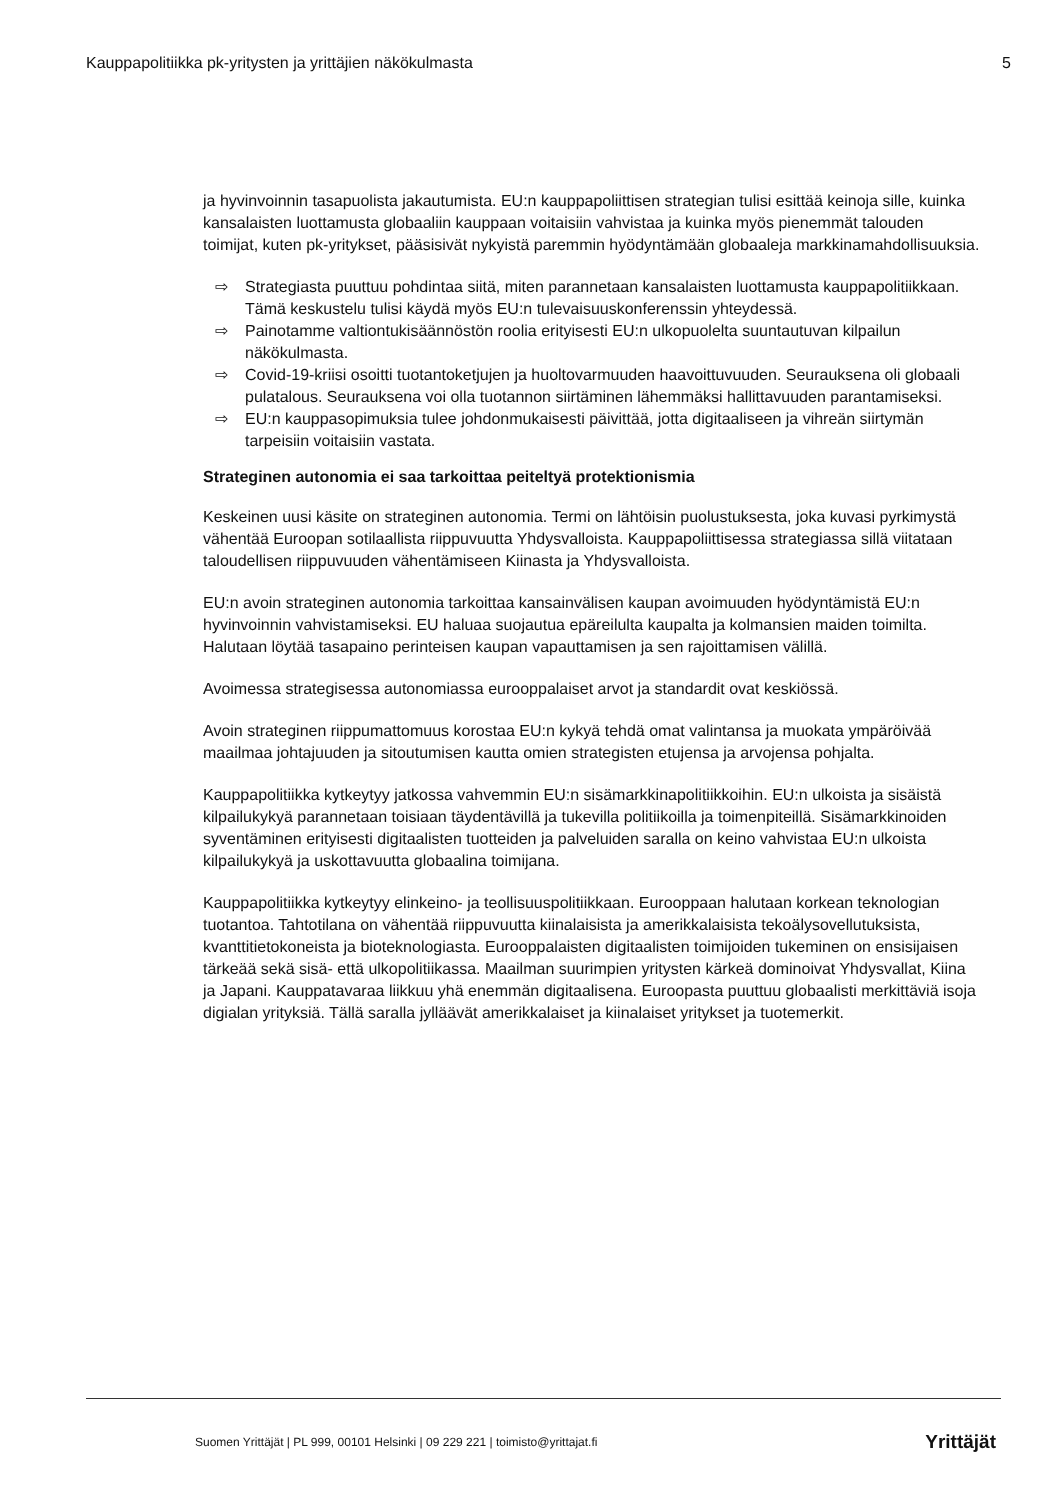Kauppapolitiikka pk-yritysten ja yrittäjien näkökulmasta 5
ja hyvinvoinnin tasapuolista jakautumista. EU:n kauppapoliittisen strategian tulisi esittää keinoja sille, kuinka kansalaisten luottamusta globaaliin kauppaan voitaisiin vahvistaa ja kuinka myös pienemmät talouden toimijat, kuten pk-yritykset, pääsisivät nykyistä paremmin hyödyntämään globaaleja markkinamahdollisuuksia.
⇨ Strategiasta puuttuu pohdintaa siitä, miten parannetaan kansalaisten luottamusta kauppapolitiikkaan. Tämä keskustelu tulisi käydä myös EU:n tulevaisuuskonferenssin yhteydessä.
⇨ Painotamme valtiontukisäännöstön roolia erityisesti EU:n ulkopuolelta suuntautuvan kilpailun näkökulmasta.
⇨ Covid-19-kriisi osoitti tuotantoketjujen ja huoltovarmuuden haavoittuvuuden. Seurauksena oli globaali pulatalous. Seurauksena voi olla tuotannon siirtäminen lähemmäksi hallittavuuden parantamiseksi.
⇨ EU:n kauppasopimuksia tulee johdonmukaisesti päivittää, jotta digitaaliseen ja vihreän siirtymän tarpeisiin voitaisiin vastata.
Strateginen autonomia ei saa tarkoittaa peiteltyä protektionismia
Keskeinen uusi käsite on strateginen autonomia. Termi on lähtöisin puolustuksesta, joka kuvasi pyrkimystä vähentää Euroopan sotilaallista riippuvuutta Yhdysvalloista. Kauppapoliittisessa strategiassa sillä viitataan taloudellisen riippuvuuden vähentämiseen Kiinasta ja Yhdysvalloista.
EU:n avoin strateginen autonomia tarkoittaa kansainvälisen kaupan avoimuuden hyödyntämistä EU:n hyvinvoinnin vahvistamiseksi. EU haluaa suojautua epäreilulta kaupalta ja kolmansien maiden toimilta. Halutaan löytää tasapaino perinteisen kaupan vapauttamisen ja sen rajoittamisen välillä.
Avoimessa strategisessa autonomiassa eurooppalaiset arvot ja standardit ovat keskiössä.
Avoin strateginen riippumattomuus korostaa EU:n kykyä tehdä omat valintansa ja muokata ympäröivää maailmaa johtajuuden ja sitoutumisen kautta omien strategisten etujensa ja arvojensa pohjalta.
Kauppapolitiikka kytkeytyy jatkossa vahvemmin EU:n sisämarkkinapolitiikkoihin. EU:n ulkoista ja sisäistä kilpailukykyä parannetaan toisiaan täydentävillä ja tukevilla politiikoilla ja toimenpiteillä. Sisämarkkinoiden syventäminen erityisesti digitaalisten tuotteiden ja palveluiden saralla on keino vahvistaa EU:n ulkoista kilpailukykyä ja uskottavuutta globaalina toimijana.
Kauppapolitiikka kytkeytyy elinkeino- ja teollisuuspolitiikkaan. Eurooppaan halutaan korkean teknologian tuotantoa. Tahtotilana on vähentää riippuvuutta kiinalaisista ja amerikkalaisista tekoälysovellutuksista, kvanttitietokoneista ja bioteknologiasta. Eurooppalaisten digitaalisten toimijoiden tukeminen on ensisijaisen tärkeää sekä sisä- että ulkopolitiikassa. Maailman suurimpien yritysten kärkeä dominoivat Yhdysvallat, Kiina ja Japani. Kauppatavaraa liikkuu yhä enemmän digitaalisena. Euroopasta puuttuu globaalisti merkittäviä isoja digialan yrityksiä. Tällä saralla jylläävät amerikkalaiset ja kiinalaiset yritykset ja tuotemerkit.
Suomen Yrittäjät | PL 999, 00101 Helsinki | 09 229 221 | toimisto@yrittajat.fi Yrittäjät